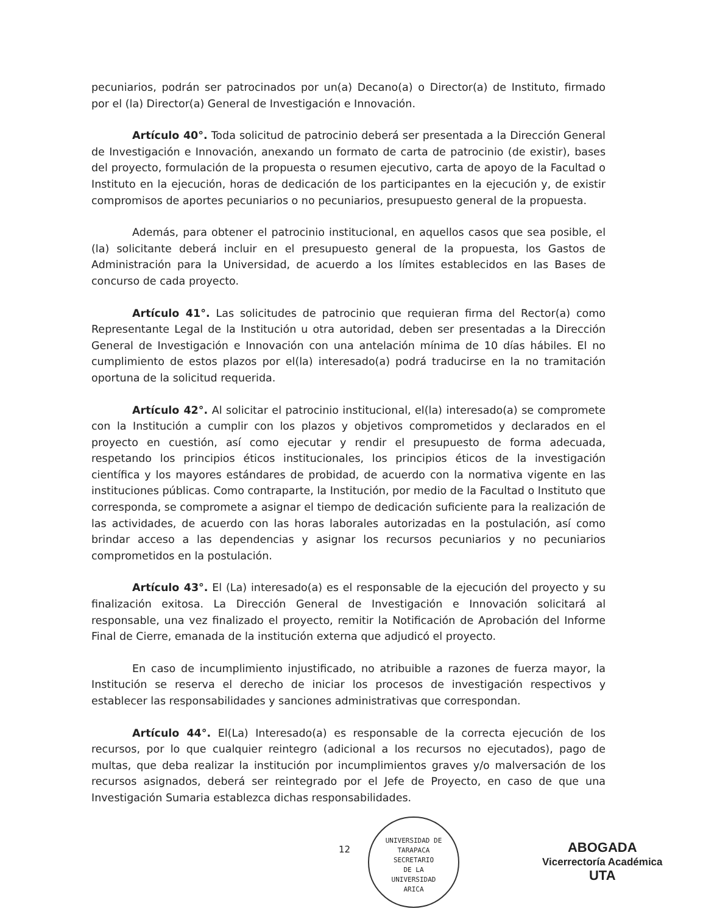pecuniarios, podrán ser patrocinados por un(a) Decano(a) o Director(a) de Instituto, firmado por el (la) Director(a) General de Investigación e Innovación.
Artículo 40°. Toda solicitud de patrocinio deberá ser presentada a la Dirección General de Investigación e Innovación, anexando un formato de carta de patrocinio (de existir), bases del proyecto, formulación de la propuesta o resumen ejecutivo, carta de apoyo de la Facultad o Instituto en la ejecución, horas de dedicación de los participantes en la ejecución y, de existir compromisos de aportes pecuniarios o no pecuniarios, presupuesto general de la propuesta.
Además, para obtener el patrocinio institucional, en aquellos casos que sea posible, el (la) solicitante deberá incluir en el presupuesto general de la propuesta, los Gastos de Administración para la Universidad, de acuerdo a los límites establecidos en las Bases de concurso de cada proyecto.
Artículo 41°. Las solicitudes de patrocinio que requieran firma del Rector(a) como Representante Legal de la Institución u otra autoridad, deben ser presentadas a la Dirección General de Investigación e Innovación con una antelación mínima de 10 días hábiles. El no cumplimiento de estos plazos por el(la) interesado(a) podrá traducirse en la no tramitación oportuna de la solicitud requerida.
Artículo 42°. Al solicitar el patrocinio institucional, el(la) interesado(a) se compromete con la Institución a cumplir con los plazos y objetivos comprometidos y declarados en el proyecto en cuestión, así como ejecutar y rendir el presupuesto de forma adecuada, respetando los principios éticos institucionales, los principios éticos de la investigación científica y los mayores estándares de probidad, de acuerdo con la normativa vigente en las instituciones públicas. Como contraparte, la Institución, por medio de la Facultad o Instituto que corresponda, se compromete a asignar el tiempo de dedicación suficiente para la realización de las actividades, de acuerdo con las horas laborales autorizadas en la postulación, así como brindar acceso a las dependencias y asignar los recursos pecuniarios y no pecuniarios comprometidos en la postulación.
Artículo 43°. El (La) interesado(a) es el responsable de la ejecución del proyecto y su finalización exitosa. La Dirección General de Investigación e Innovación solicitará al responsable, una vez finalizado el proyecto, remitir la Notificación de Aprobación del Informe Final de Cierre, emanada de la institución externa que adjudicó el proyecto.
En caso de incumplimiento injustificado, no atribuible a razones de fuerza mayor, la Institución se reserva el derecho de iniciar los procesos de investigación respectivos y establecer las responsabilidades y sanciones administrativas que correspondan.
Artículo 44°. El(La) Interesado(a) es responsable de la correcta ejecución de los recursos, por lo que cualquier reintegro (adicional a los recursos no ejecutados), pago de multas, que deba realizar la institución por incumplimientos graves y/o malversación de los recursos asignados, deberá ser reintegrado por el Jefe de Proyecto, en caso de que una Investigación Sumaria establezca dichas responsabilidades.
12
UNIVERSIDAD DE TARAPACA
SECRETARIO
DE LA
UNIVERSIDAD
ARICA
ABOGADA
Vicerrectoría Académica
UTA